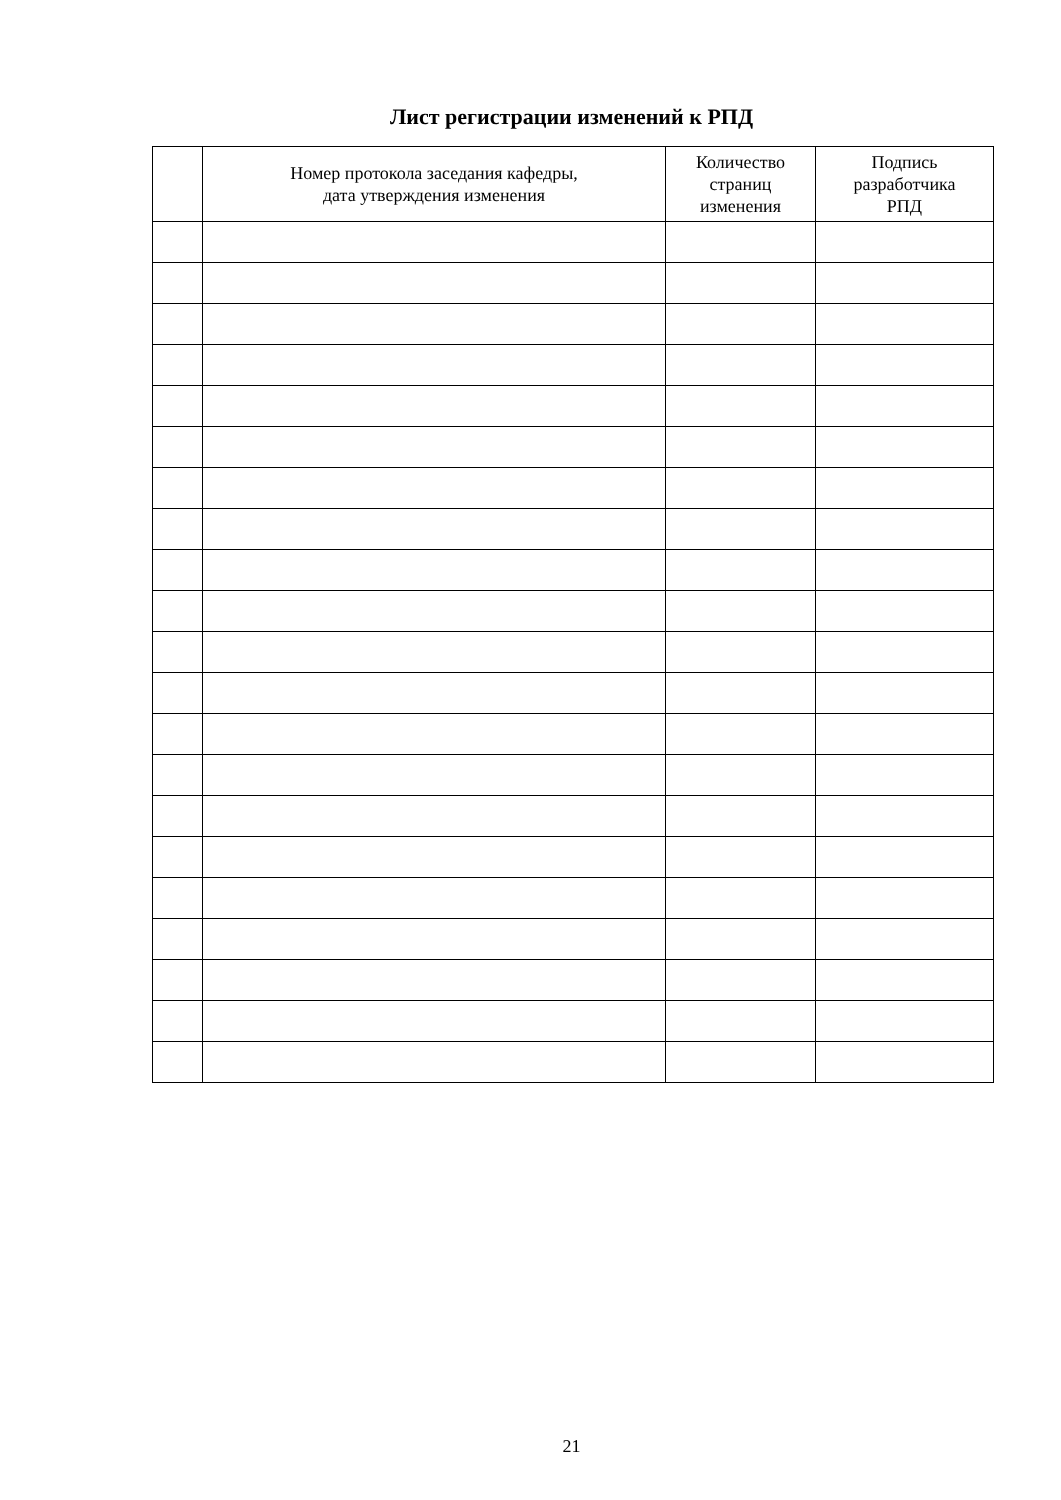Лист регистрации изменений к РПД
| | Номер протокола заседания кафедры, дата утверждения изменения | Количество страниц изменения | Подпись разработчика РПД |
| --- | --- | --- | --- |
21